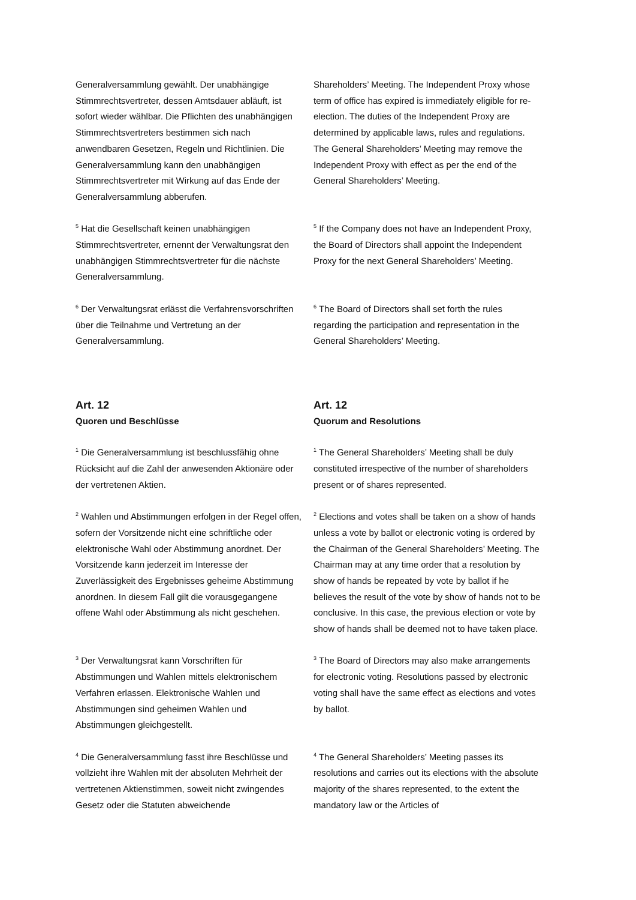Generalversammlung gewählt. Der unabhängige Stimmrechtsvertreter, dessen Amtsdauer abläuft, ist sofort wieder wählbar. Die Pflichten des unabhängigen Stimmrechtsvertreters bestimmen sich nach anwendbaren Gesetzen, Regeln und Richtlinien. Die Generalversammlung kann den unabhängigen Stimmrechtsvertreter mit Wirkung auf das Ende der Generalversammlung abberufen.
Shareholders’ Meeting. The Independent Proxy whose term of office has expired is immediately eligible for re-election. The duties of the Independent Proxy are determined by applicable laws, rules and regulations. The General Shareholders’ Meeting may remove the Independent Proxy with effect as per the end of the General Shareholders’ Meeting.
<sup>5</sup> Hat die Gesellschaft keinen unabhängigen Stimmrechtsvertreter, ernennt der Verwaltungsrat den unabhängigen Stimmrechtsvertreter für die nächste Generalversammlung.
<sup>5</sup> If the Company does not have an Independent Proxy, the Board of Directors shall appoint the Independent Proxy for the next General Shareholders’ Meeting.
<sup>6</sup> Der Verwaltungsrat erlässt die Verfahrensvorschriften über die Teilnahme und Vertretung an der Generalversammlung.
<sup>6</sup> The Board of Directors shall set forth the rules regarding the participation and representation in the General Shareholders’ Meeting.
Art. 12
Quoren und Beschlüsse
Art. 12
Quorum and Resolutions
<sup>1</sup> Die Generalversammlung ist beschlussfähig ohne Rücksicht auf die Zahl der anwesenden Aktionäre oder der vertretenen Aktien.
<sup>1</sup> The General Shareholders’ Meeting shall be duly constituted irrespective of the number of shareholders present or of shares represented.
<sup>2</sup> Wahlen und Abstimmungen erfolgen in der Regel offen, sofern der Vorsitzende nicht eine schriftliche oder elektronische Wahl oder Abstimmung anordnet. Der Vorsitzende kann jederzeit im Interesse der Zuverlässigkeit des Ergebnisses geheime Abstimmung anordnen. In diesem Fall gilt die vorausgegangene offene Wahl oder Abstimmung als nicht geschehen.
<sup>2</sup> Elections and votes shall be taken on a show of hands unless a vote by ballot or electronic voting is ordered by the Chairman of the General Shareholders’ Meeting. The Chairman may at any time order that a resolution by show of hands be repeated by vote by ballot if he believes the result of the vote by show of hands not to be conclusive. In this case, the previous election or vote by show of hands shall be deemed not to have taken place.
<sup>3</sup> Der Verwaltungsrat kann Vorschriften für Abstimmungen und Wahlen mittels elektronischem Verfahren erlassen. Elektronische Wahlen und Abstimmungen sind geheimen Wahlen und Abstimmungen gleichgestellt.
<sup>3</sup> The Board of Directors may also make arrangements for electronic voting. Resolutions passed by electronic voting shall have the same effect as elections and votes by ballot.
<sup>4</sup> Die Generalversammlung fasst ihre Beschlüsse und vollzieht ihre Wahlen mit der absoluten Mehrheit der vertretenen Aktienstimmen, soweit nicht zwingendes Gesetz oder die Statuten abweichende
<sup>4</sup> The General Shareholders’ Meeting passes its resolutions and carries out its elections with the absolute majority of the shares represented, to the extent the mandatory law or the Articles of